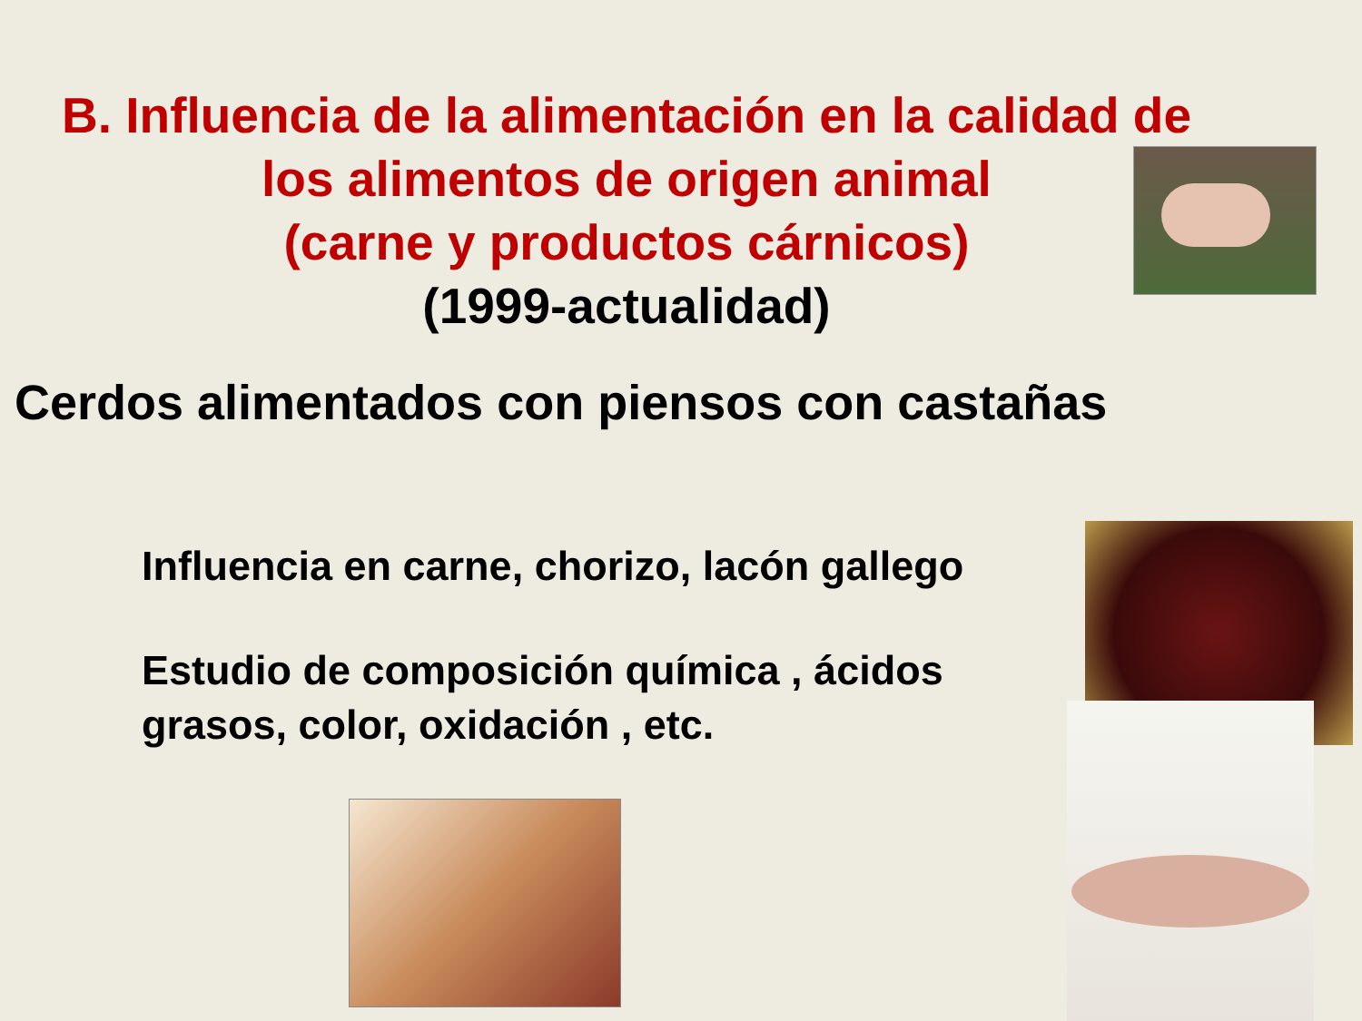B. Influencia de la alimentación en la calidad de
los alimentos de origen animal
(carne y productos cárnicos)
(1999-actualidad)
Cerdos alimentados con piensos con castañas
Influencia en carne, chorizo, lacón gallego
Estudio de composición química , ácidos grasos, color, oxidación , etc.